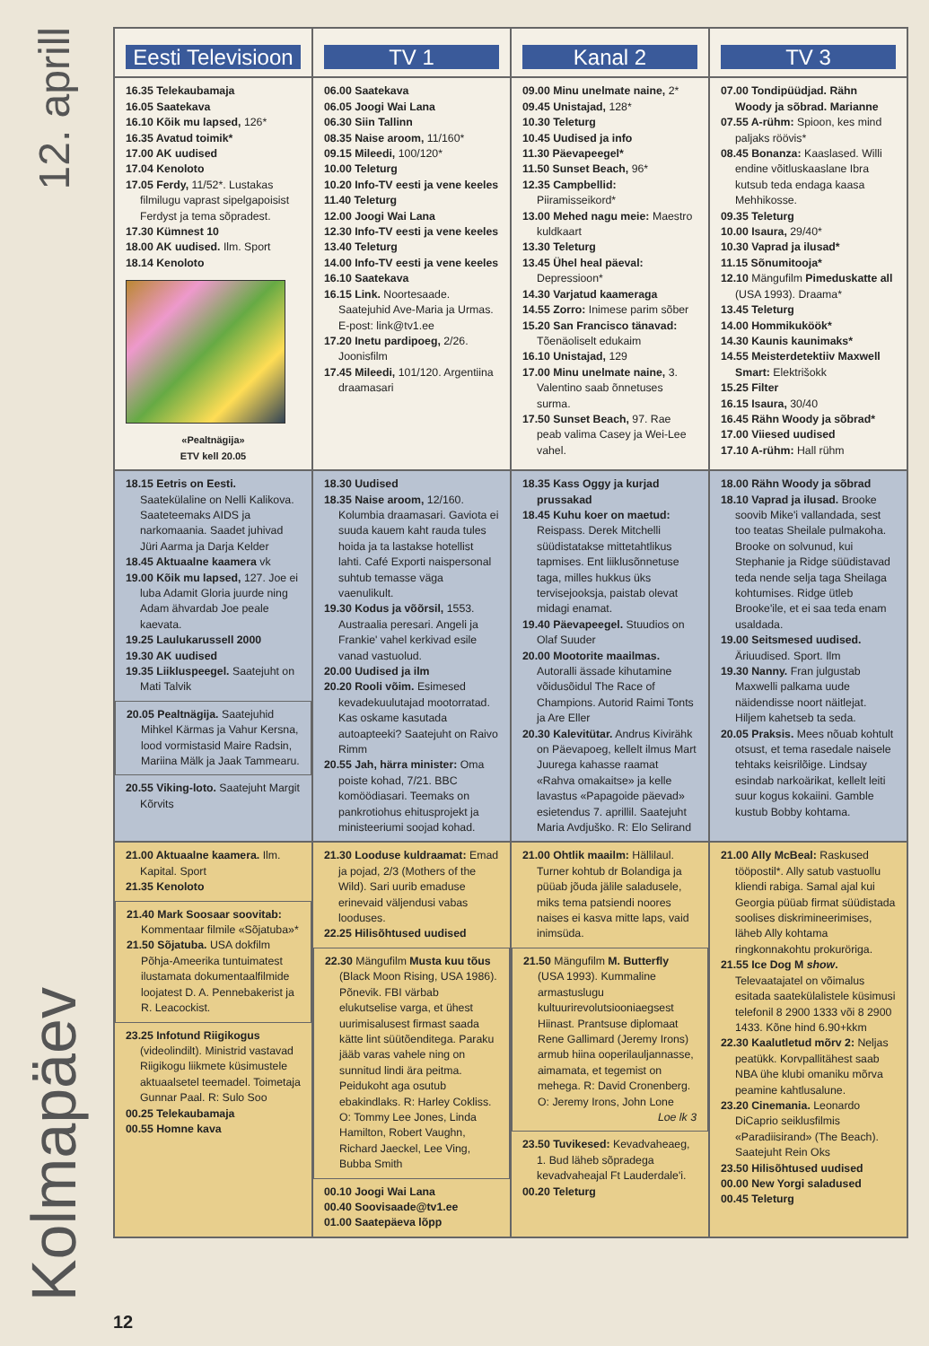12. aprill
Kolmapäev
| Eesti Televisioon | TV 1 | Kanal 2 | TV 3 |
| --- | --- | --- | --- |
| 16.35 Telekaubamaja 16.05 Saatekava 16.10 Kõik mu lapsed, 126* 16.35 Avatud toimik* 17.00 AK uudised 17.04 Kenoloto 17.05 Ferdy, 11/52*. Lustakas filmilugu vaprast sipelgapoisist Ferdyst ja tema sõpradest. 17.30 Kümnest 10 18.00 AK uudised. Ilm. Sport 18.14 Kenoloto «Pealtnägija» ETV kell 20.05 | 06.00 Saatekava 06.05 Joogi Wai Lana 06.30 Siin Tallinn 08.35 Naise aroom, 11/160* 09.15 Mileedi, 100/120* 10.00 Teleturg 10.20 Info-TV eesti ja vene keeles 11.40 Teleturg 12.00 Joogi Wai Lana 12.30 Info-TV eesti ja vene keeles 13.40 Teleturg 14.00 Info-TV eesti ja vene keeles 16.10 Saatekava 16.15 Link. Noortesaade. Saatejuhid Ave-Maria ja Urmas. E-post: link@tv1.ee 17.20 Inetu pardipoeg, 2/26. Joonisfilm 17.45 Mileedi, 101/120. Argentiina draamasari | 09.00 Minu unelmate naine, 2* 09.45 Unistajad, 128* 10.30 Teleturg 10.45 Uudised ja info 11.30 Päevapeegel* 11.50 Sunset Beach, 96* 12.35 Campbellid: Piiramisseikord* 13.00 Mehed nagu meie: Maestro kuldkaart 13.30 Teleturg 13.45 Ühel heal päeval: Depressioon* 14.30 Varjatud kaameraga 14.55 Zorro: Inimese parim sõber 15.20 San Francisco tänavad: Tõenäoliselt edukaim 16.10 Unistajad, 129 17.00 Minu unelmate naine, 3. Valentino saab õnnetuses surma. 17.50 Sunset Beach, 97. Rae peab valima Casey ja Wei-Lee vahel. | 07.00 Tondipüüdjad. Rähn Woody ja sõbrad. Marianne 07.55 A-rühm: Spioon, kes mind paljaks röövis* 08.45 Bonanza: Kaaslased. Willi endine võitluskaaslane Ibra kutsub teda endaga kaasa Mehhikosse. 09.35 Teleturg 10.00 Isaura, 29/40* 10.30 Vaprad ja ilusad* 11.15 Sõnumitooja* 12.10 Mängufilm Pimeduskatte all (USA 1993). Draama* 13.45 Teleturg 14.00 Hommikuköök* 14.30 Kaunis kaunimaks* 14.55 Meisterdetektiiv Maxwell Smart: Elektrišokk 15.25 Filter 16.15 Isaura, 30/40 16.45 Rähn Woody ja sõbrad* 17.00 Viiesed uudised 17.10 A-rühm: Hall rühm |
| 18.15 Eetris on Eesti. Saatekülaline on Nelli Kalikova. Saateteemaks AIDS ja narkomaania. Saadet juhivad Jüri Aarma ja Darja Kelder 18.45 Aktuaalne kaamera vk 19.00 Kõik mu lapsed, 127. Joe ei luba Adamit Gloria juurde ning Adam ähvardab Joe peale kaevata. 19.25 Laulukarussell 2000 19.30 AK uudised 19.35 Liikluspeegel. Saatejuht on Mati Talvik 20.05 Pealtnägija. Saatejuhid Mihkel Kärmas ja Vahur Kersna, lood vormistasid Maire Radsin, Mariina Mälk ja Jaak Tammearu. 20.55 Viking-loto. Saatejuht Margit Kõrvits | 18.30 Uudised 18.35 Naise aroom, 12/160. Kolumbia draamasari. Gaviota ei suuda kauem kaht rauda tules hoida ja ta lastakse hotellist lahti. Café Exporti naispersonal suhtub temasse väga vaenulikult. 19.30 Kodus ja võõrsil, 1553. Austraalia peresari. Angeli ja Frankie' vahel kerkivad esile vanad vastuolud. 20.00 Uudised ja ilm 20.20 Rooli võim. Esimesed kevadekuulutajad mootorratad. Kas oskame kasutada autoapteeki? Saatejuht on Raivo Rimm 20.55 Jah, härra minister: Oma poiste kohad, 7/21. BBC komöödiasari. Teemaks on pankrotiohus ehitusprojekt ja ministeeriumi soojad kohad. | 18.35 Kass Oggy ja kurjad prussakad 18.45 Kuhu koer on maetud: Reispass. Derek Mitchelli süüdistatakse mittetahtlikus tapmises. Ent liiklusõnnetuse taga, milles hukkus üks tervisejooksja, paistab olevat midagi enamat. 19.40 Päevapeegel. Stuudios on Olaf Suuder 20.00 Mootorite maailmas. Autoralli ässade kihutamine võidusõidul The Race of Champions. Autorid Raimi Tonts ja Are Eller 20.30 Kalevitütar. Andrus Kivirähk on Päevapoeg, kellelt ilmus Mart Juurega kahasse raamat «Rahva omakaitse» ja kelle lavastus «Papagoide päevad» esietendus 7. aprillil. Saatejuht Maria Avdjuško. R: Elo Selirand | 18.00 Rähn Woody ja sõbrad 18.10 Vaprad ja ilusad. Brooke soovib Mike'i vallandada, sest too teatas Sheilale pulmakoha. Brooke on solvunud, kui Stephanie ja Ridge süüdistavad teda nende selja taga Sheilaga kohtumises. Ridge ütleb Brooke'ile, et ei saa teda enam usaldada. 19.00 Seitsmesed uudised. Äriuudised. Sport. Ilm 19.30 Nanny. Fran julgustab Maxwelli palkama uude näidendisse noort näitlejat. Hiljem kahetseb ta seda. 20.05 Praksis. Mees nõuab kohtult otsust, et tema rasedale naisele tehtaks keisrilõige. Lindsay esindab narkoärikat, kellelt leiti suur kogus kokaiini. Gamble kustub Bobby kohtama. |
| 21.00 Aktuaalne kaamera. Ilm. Kapital. Sport 21.35 Kenoloto 21.40 Mark Soosaar soovitab: Kommentaar filmile «Sõjatuba»* 21.50 Sõjatuba. USA dokfilm Põhja-Ameerika tuntuimatest ilustamata dokumentaalfilmide loojatest D. A. Pennebakerist ja R. Leacockist. 23.25 Infotund Riigikogus (videolindilt). Ministrid vastavad Riigikogu liikmete küsimustele aktuaalsetel teemadel. Toimetaja Gunnar Paal. R: Sulo Soo 00.25 Telekaubamaja 00.55 Homne kava | 21.30 Looduse kuldraamat: Emad ja pojad, 2/3 (Mothers of the Wild). Sari uurib emaduse erinevaid väljendusi vabas looduses. 22.25 Hilisõhtused uudised 22.30 Mängufilm Musta kuu tõus (Black Moon Rising, USA 1986). Põnevik. FBI värbab elukutselise varga, et ühest uurimisalusest firmast saada kätte lint süütõenditega. Paraku jääb varas vahele ning on sunnitud lindi ära peitma. Peidukoht aga osutub ebakindlaks. R: Harley Cokliss. O: Tommy Lee Jones, Linda Hamilton, Robert Vaughn, Richard Jaeckel, Lee Ving, Bubba Smith 00.10 Joogi Wai Lana 00.40 Soovisaade@tv1.ee 01.00 Saatepäeva lõpp | 21.00 Ohtlik maailm: Hällilaul. Turner kohtub dr Bolandiga ja püüab jõuda jälile saladusele, miks tema patsiendi noores naises ei kasva mitte laps, vaid inimsüda. 21.50 Mängufilm M. Butterfly (USA 1993). Kummaline armastuslugu kultuurirevolutsiooniaegsest Hiinast. Prantsuse diplomaat Rene Gallimard (Jeremy Irons) armub hiina ooperilauljannasse, aimamata, et tegemist on mehega. R: David Cronenberg. O: Jeremy Irons, John Lone Loe lk 3 23.50 Tuvikesed: Kevadvaheaeg, 1. Bud läheb sõpradega kevadvaheajal Ft Lauderdale'i. 00.20 Teleturg | 21.00 Ally McBeal: Raskused tööpostil*. Ally satub vastuollu kliendi rabiga. Samal ajal kui Georgia püüab firmat süüdistada soolises diskrimineerimises, läheb Ally kohtama ringkonnakohtu prokuröriga. 21.55 Ice Dog M show . Televaatajatel on võimalus esitada saatekülalistele küsimusi telefonil 8 2900 1333 või 8 2900 1433. Kõne hind 6.90+kkm 22.30 Kaalutletud mõrv 2: Neljas peatükk. Korvpallitähest saab NBA ühe klubi omaniku mõrva peamine kahtlusalune. 23.20 Cinemania. Leonardo DiCaprio seiklusfilmis «Paradiisirand» (The Beach). Saatejuht Rein Oks 23.50 Hilisõhtused uudised 00.00 New Yorgi saladused 00.45 Teleturg |
12